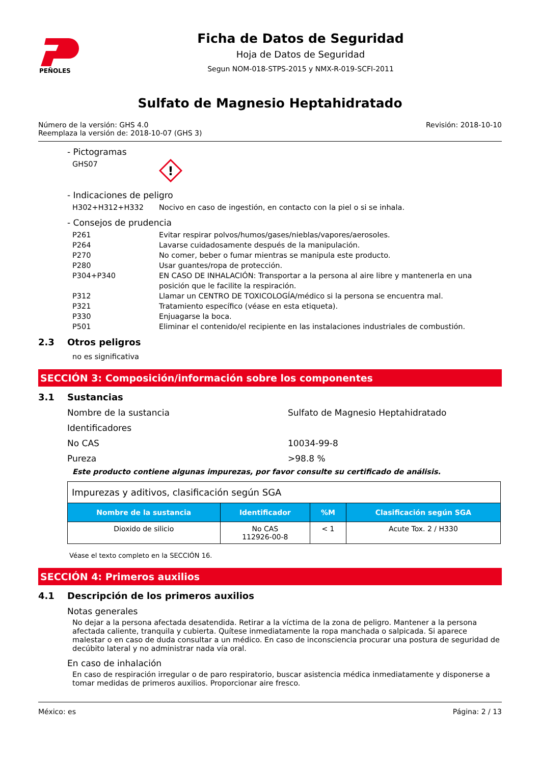PEÑOLES
Ficha de Datos de Seguridad
Hoja de Datos de Seguridad
Segun NOM-018-STPS-2015 y NMX-R-019-SCFI-2011
Sulfato de Magnesio Heptahidratado
Número de la versión: GHS 4.0
Reemplaza la versión de: 2018-10-07 (GHS 3)
Revisión: 2018-10-10
- Pictogramas
GHS07
!
- Indicaciones de peligro
H302+H312+H332 Nocivo en caso de ingestión, en contacto con la piel o si se inhala.
- Consejos de prudencia
P261 Evitar respirar polvos/humos/gases/nieblas/vapores/aerosoles.
P264 Lavarse cuidadosamente después de la manipulación.
P270 No comer, beber o fumar mientras se manipula este producto.
P280 Usar guantes/ropa de protección.
P304+P340 EN CASO DE INHALACIÓN: Transportar a la persona al aire libre y mantenerla en una posición que le facilite la respiración.
P312 Llamar un CENTRO DE TOXICOLOGÍA/médico si la persona se encuentra mal.
P321 Tratamiento específico (véase en esta etiqueta).
P330 Enjuagarse la boca.
P501 Eliminar el contenido/el recipiente en las instalaciones industriales de combustión.
2.3 Otros peligros
no es significativa
SECCIÓN 3: Composición/información sobre los componentes
3.1 Sustancias
Nombre de la sustancia Sulfato de Magnesio Heptahidratado
Identificadores
No CAS 10034-99-8
Pureza >98.8 %
Este producto contiene algunas impurezas, por favor consulte su certificado de análisis.
| Impurezas y aditivos, clasificación según SGA | | | |
| Nombre de la sustancia | Identificador | %M | Clasificación según SGA |
| Dioxido de silicio | No CAS 112926-00-8 | < 1 | Acute Tox. 2 / H330 |
Véase el texto completo en la SECCIÓN 16.
SECCIÓN 4: Primeros auxilios
4.1 Descripción de los primeros auxilios
Notas generales
No dejar a la persona afectada desatendida. Retirar a la víctima de la zona de peligro. Mantener a la persona afectada caliente, tranquila y cubierta. Quítese inmediatamente la ropa manchada o salpicada. Si aparece malestar o en caso de duda consultar a un médico. En caso de inconsciencia procurar una postura de seguridad de decúbito lateral y no administrar nada vía oral.
En caso de inhalación
En caso de respiración irregular o de paro respiratorio, buscar asistencia médica inmediatamente y disponerse a tomar medidas de primeros auxilios. Proporcionar aire fresco.
México: es Página: 2 / 13